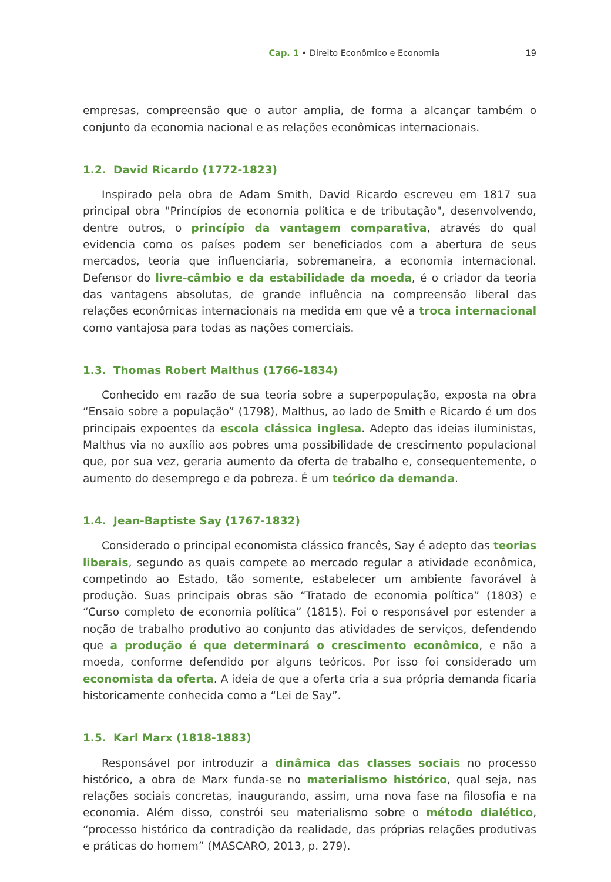Cap. 1 • Direito Econômico e Economia
19
empresas, compreensão que o autor amplia, de forma a alcançar também o conjunto da economia nacional e as relações econômicas internacionais.
1.2. David Ricardo (1772-1823)
Inspirado pela obra de Adam Smith, David Ricardo escreveu em 1817 sua principal obra "Princípios de economia política e de tributação", desenvolvendo, dentre outros, o princípio da vantagem comparativa, através do qual evidencia como os países podem ser beneficiados com a abertura de seus mercados, teoria que influenciaria, sobremaneira, a economia internacional. Defensor do livre-câmbio e da estabilidade da moeda, é o criador da teoria das vantagens absolutas, de grande influência na compreensão liberal das relações econômicas internacionais na medida em que vê a troca internacional como vantajosa para todas as nações comerciais.
1.3. Thomas Robert Malthus (1766-1834)
Conhecido em razão de sua teoria sobre a superpopulação, exposta na obra “Ensaio sobre a população” (1798), Malthus, ao lado de Smith e Ricardo é um dos principais expoentes da escola clássica inglesa. Adepto das ideias iluministas, Malthus via no auxílio aos pobres uma possibilidade de crescimento populacional que, por sua vez, geraria aumento da oferta de trabalho e, consequentemente, o aumento do desemprego e da pobreza. É um teórico da demanda.
1.4. Jean-Baptiste Say (1767-1832)
Considerado o principal economista clássico francês, Say é adepto das teorias liberais, segundo as quais compete ao mercado regular a atividade econômica, competindo ao Estado, tão somente, estabelecer um ambiente favorável à produção. Suas principais obras são “Tratado de economia política” (1803) e “Curso completo de economia política” (1815). Foi o responsável por estender a noção de trabalho produtivo ao conjunto das atividades de serviços, defendendo que a produção é que determinará o crescimento econômico, e não a moeda, conforme defendido por alguns teóricos. Por isso foi considerado um economista da oferta. A ideia de que a oferta cria a sua própria demanda ficaria historicamente conhecida como a “Lei de Say”.
1.5. Karl Marx (1818-1883)
Responsável por introduzir a dinâmica das classes sociais no processo histórico, a obra de Marx funda-se no materialismo histórico, qual seja, nas relações sociais concretas, inaugurando, assim, uma nova fase na filosofia e na economia. Além disso, constrói seu materialismo sobre o método dialético, “processo histórico da contradição da realidade, das próprias relações produtivas e práticas do homem” (MASCARO, 2013, p. 279).